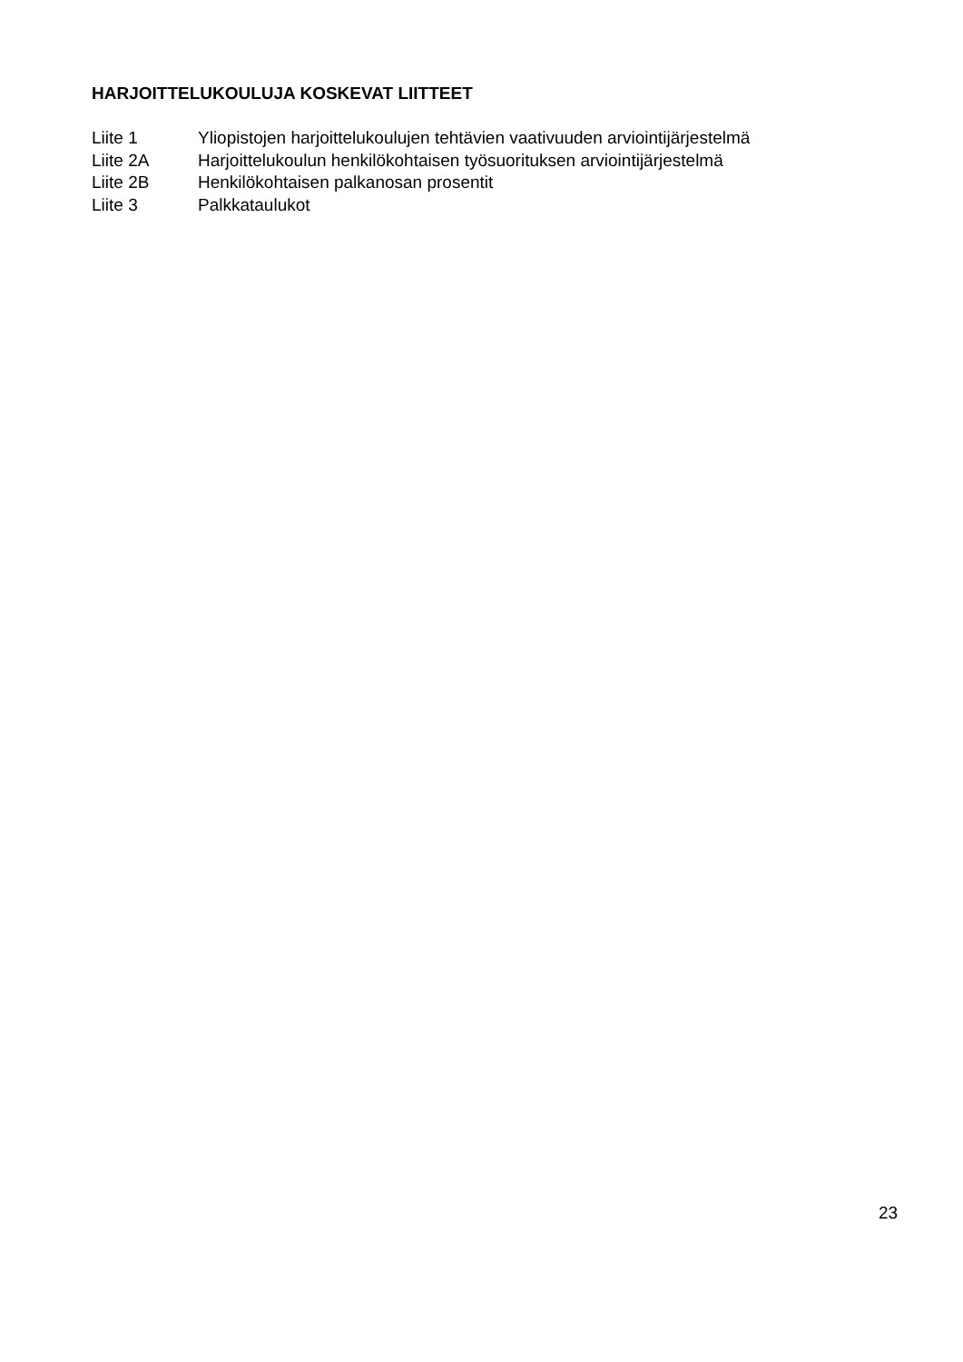HARJOITTELUKOULUJA KOSKEVAT LIITTEET
Liite 1 Yliopistojen harjoittelukoulujen tehtävien vaativuuden arviointijärjestelmä
Liite 2A Harjoittelukoulun henkilökohtaisen työsuorituksen arviointijärjestelmä
Liite 2B Henkilökohtaisen palkanosan prosentit
Liite 3 Palkkataulukot
23